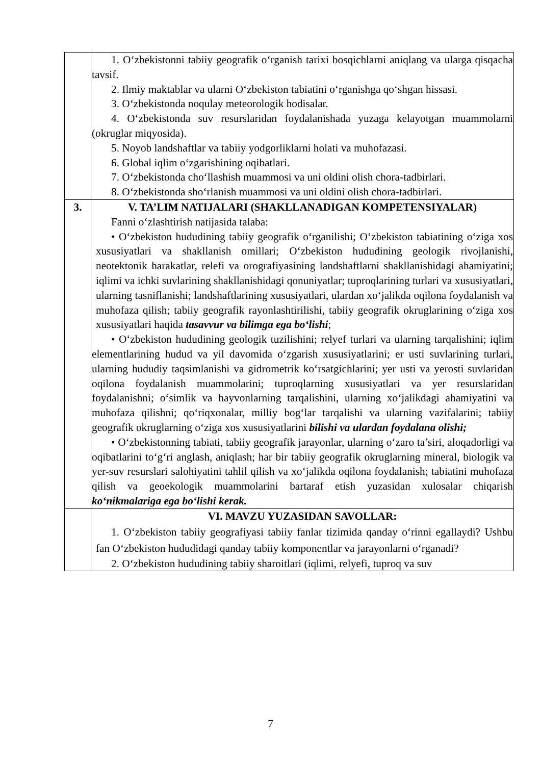| | 1. O‘zbekistonni tabiiy geografik o‘rganish tarixi bosqichlarni aniqlang va ularga qisqacha tavsif. 2. Ilmiy maktablar va ularni O‘zbekiston tabiatini o‘rganishga qo‘shgan hissasi. 3. O‘zbekistonda noqulay meteorologik hodisalar. 4. O‘zbekistonda suv resurslaridan foydalanishada yuzaga kelayotgan muammolarni (okruglar miqyosida). 5. Noyob landshaftlar va tabiiy yodgorliklarni holati va muhofazasi. 6. Global iqlim o‘zgarishining oqibatlari. 7. O‘zbekistonda cho‘llashish muammosi va uni oldini olish chora-tadbirlari. 8. O‘zbekistonda sho‘rlanish muammosi va uni oldini olish chora-tadbirlari. |
| 3. | V. TA’LIM NATIJALARI (SHAKLLANADIGAN KOMPETENSIYALAR) Fanni o‘zlashtirish natijasida talaba: • O‘zbekiston hududining tabiiy geografik o‘rganilishi; O‘zbekiston tabiatining o‘ziga xos xususiyatlari va shakllanish omillari; O‘zbekiston hududining geologik rivojlanishi, neotektonik harakatlar, relefi va orografiyasining landshaftlarni shakllanishidagi ahamiyatini; iqlimi va ichki suvlarining shakllanishidagi qonuniyatlar; tuproqlarining turlari va xususiyatlari, ularning tasniflanishi; landshaftlarining xususiyatlari, ulardan xo‘jalikda oqilona foydalanish va muhofaza qilish; tabiiy geografik rayonlashtirilishi, tabiiy geografik okruglarining o‘ziga xos xususiyatlari haqida tasavvur va bilimga ega bo‘lishi ; • O‘zbekiston hududining geologik tuzilishini; relyef turlari va ularning tarqalishini; iqlim elementlarining hudud va yil davomida o‘zgarish xususiyatlarini; er usti suvlarining turlari, ularning hududiy taqsimlanishi va gidrometrik ko‘rsatgichlarini; yer usti va yerosti suvlaridan oqilona foydalanish muammolarini; tuproqlarning xususiyatlari va yer resurslaridan foydalanishni; o‘simlik va hayvonlarning tarqalishini, ularning xo‘jalikdagi ahamiyatini va muhofaza qilishni; qo‘riqxonalar, milliy bog‘lar tarqalishi va ularning vazifalarini; tabiiy geografik okruglarning o‘ziga xos xususiyatlarini bilishi va ulardan foydalana olishi; • O‘zbekistonning tabiati, tabiiy geografik jarayonlar, ularning o‘zaro ta’siri, aloqadorligi va oqibatlarini to‘g‘ri anglash, aniqlash; har bir tabiiy geografik okruglarning mineral, biologik va yer-suv resurslari salohiyatini tahlil qilish va xo‘jalikda oqilona foydalanish; tabiatini muhofaza qilish va geoekologik muammolarini bartaraf etish yuzasidan xulosalar chiqarish ko‘nikmalariga ega bo‘lishi kerak. |
| | VI. MAVZU YUZASIDAN SAVOLLAR: 1. O‘zbekiston tabiiy geografiyasi tabiiy fanlar tizimida qanday o‘rinni egallaydi? Ushbu fan O‘zbekiston hududidagi qanday tabiiy komponentlar va jarayonlarni o‘rganadi? 2. O‘zbekiston hududining tabiiy sharoitlari (iqlimi, relyefi, tuproq va suv |
7